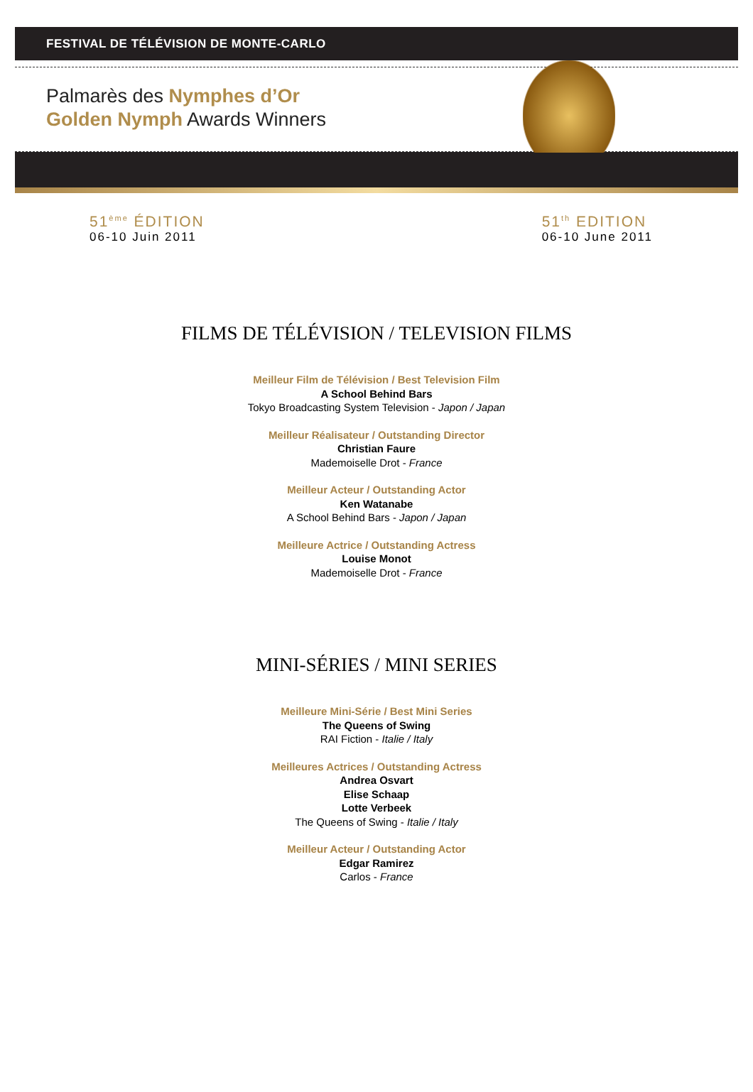FESTIVAL DE TÉLÉVISION DE MONTE-CARLO
Palmarès des Nymphes d’Or
Golden Nymph Awards Winners
51<sup>ème</sup> ÉDITION
06-10 Juin 2011
51<sup>th</sup> EDITION
06-10 June 2011
FILMS DE TÉLÉVISION / TELEVISION FILMS
Meilleur Film de Télévision / Best Television Film
A School Behind Bars
Tokyo Broadcasting System Television - Japon / Japan
Meilleur Réalisateur / Outstanding Director
Christian Faure
Mademoiselle Drot - France
Meilleur Acteur / Outstanding Actor
Ken Watanabe
A School Behind Bars - Japon / Japan
Meilleure Actrice / Outstanding Actress
Louise Monot
Mademoiselle Drot - France
MINI-SÉRIES / MINI SERIES
Meilleure Mini-Série / Best Mini Series
The Queens of Swing
RAI Fiction - Italie / Italy
Meilleures Actrices / Outstanding Actress
Andrea Osvart
Elise Schaap
Lotte Verbeek
The Queens of Swing - Italie / Italy
Meilleur Acteur / Outstanding Actor
Edgar Ramirez
Carlos - France